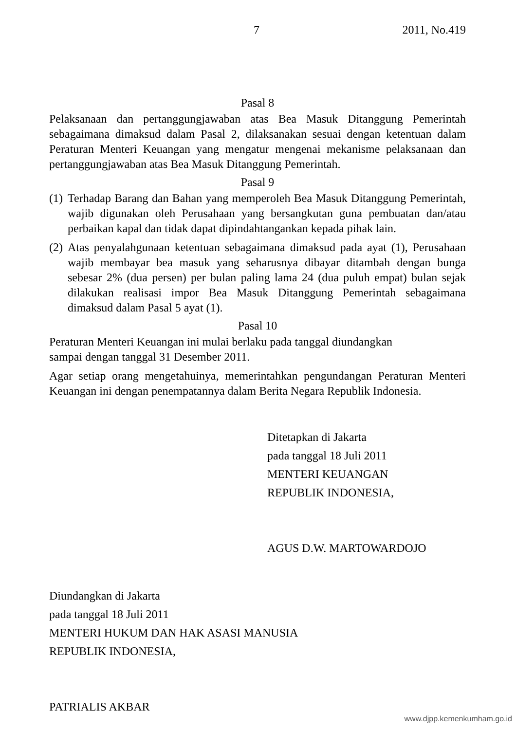7 2011, No.419
Pasal 8
Pelaksanaan dan pertanggungjawaban atas Bea Masuk Ditanggung Pemerintah sebagaimana dimaksud dalam Pasal 2, dilaksanakan sesuai dengan ketentuan dalam Peraturan Menteri Keuangan yang mengatur mengenai mekanisme pelaksanaan dan pertanggungjawaban atas Bea Masuk Ditanggung Pemerintah.
Pasal 9
(1) Terhadap Barang dan Bahan yang memperoleh Bea Masuk Ditanggung Pemerintah, wajib digunakan oleh Perusahaan yang bersangkutan guna pembuatan dan/atau perbaikan kapal dan tidak dapat dipindahtangankan kepada pihak lain.
(2) Atas penyalahgunaan ketentuan sebagaimana dimaksud pada ayat (1), Perusahaan wajib membayar bea masuk yang seharusnya dibayar ditambah dengan bunga sebesar 2% (dua persen) per bulan paling lama 24 (dua puluh empat) bulan sejak dilakukan realisasi impor Bea Masuk Ditanggung Pemerintah sebagaimana dimaksud dalam Pasal 5 ayat (1).
Pasal 10
Peraturan Menteri Keuangan ini mulai berlaku pada tanggal diundangkan
sampai dengan tanggal 31 Desember 2011.
Agar setiap orang mengetahuinya, memerintahkan pengundangan Peraturan Menteri Keuangan ini dengan penempatannya dalam Berita Negara Republik Indonesia.
Ditetapkan di Jakarta
pada tanggal 18 Juli 2011
MENTERI KEUANGAN
REPUBLIK INDONESIA,
AGUS D.W. MARTOWARDOJO
Diundangkan di Jakarta
pada tanggal 18 Juli 2011
MENTERI HUKUM DAN HAK ASASI MANUSIA
REPUBLIK INDONESIA,
PATRIALIS AKBAR
www.djpp.kemenkumham.go.id